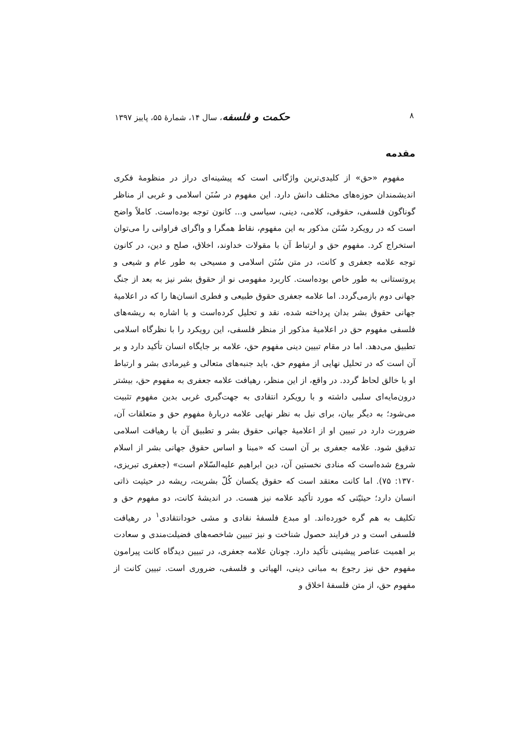۸ حکمت و فلسفه، سال ۱۴، شمارهٔ ۵۵، پاییز ۱۳۹۷
مقدمه
مفهوم «حق» از کلیدی‌ترین واژگانی است که پیشینه‌ای دراز در منظومهٔ فکری اندیشمندان حوزه‌های مختلف دانش دارد. این مفهوم در سُنَن اسلامی و غربی از مناظر گوناگون فلسفی، حقوقی، کلامی، دینی، سیاسی و... کانون توجه بوده‌است. کاملاً واضح است که در رویکرد سُنَن مذکور به این مفهوم، نقاط همگرا و واگرای فراوانی را می‌توان استخراج کرد. مفهوم حق و ارتباط آن با مقولات خداوند، اخلاق، صلح و دین، در کانون توجه علامه جعفری و کانت، در متن سُنَن اسلامی و مسیحی به طور عام و شیعی و پروتستانی به طور خاص بوده‌است. کاربرد مفهومی نو از حقوق بشر نیز به بعد از جنگ جهانی دوم بازمی‌گردد. اما علامه جعفری حقوق طبیعی و فطری انسان‌ها را که در اعلامیهٔ جهانی حقوق بشر بدان پرداخته شده، نقد و تحلیل کرده‌است و با اشاره به ریشه‌های فلسفی مفهوم حق در اعلامیهٔ مذکور از منظر فلسفی، این رویکرد را با نظرگاه اسلامی تطبیق می‌دهد. اما در مقام تبیین دینی مفهوم حق، علامه بر جایگاه انسان تأکید دارد و بر آن است که در تحلیل نهایی از مفهوم حق، باید جنبه‌های متعالی و غیرمادی بشر و ارتباط او با خالق لحاظ گردد. در واقع، از این منظر، رهیافت علامه جعفری به مفهوم حق، بیشتر درون‌مایه‌ای سلبی داشته و با رویکرد انتقادی به جهت‌گیری غربی بدین مفهوم تثبیت می‌شود؛ به دیگر بیان، برای نیل به نظر نهایی علامه دربارهٔ مفهوم حق و متعلقات آن، ضرورت دارد در تبیین او از اعلامیهٔ جهانی حقوق بشر و تطبیق آن با رهیافت اسلامی تدقیق شود. علامه جعفری بر آن است که «مبنا و اساس حقوق جهانی بشر از اسلام شروع شده‌است که منادی نخستین آن، دین ابراهیم علیه‌السّلام است» (جعفری تبریزی، ۱۳۷۰: ۷۵). اما کانت معتقد است که حقوق یکسان کُلّ بشریت، ریشه در حیثیت ذاتی انسان دارد؛ حیثیّتی که مورد تأکید علامه نیز هست. در اندیشهٔ کانت، دو مفهوم حق و تکلیف به هم گره خورده‌اند. او مبدع فلسفهٔ نقادی و مشی خودانتقادی<sup>۱</sup> در رهیافت فلسفی است و در فرایند حصول شناخت و نیز تبیین شاخصه‌های فضیلت‌مندی و سعادت بر اهمیت عناصر پیشینی تأکید دارد. چونان علامه جعفری، در تبیین دیدگاه کانت پیرامون مفهوم حق نیز رجوع به مبانی دینی، الهیاتی و فلسفی، ضروری است. تبیین کانت از مفهوم حق، از متن فلسفهٔ اخلاق و